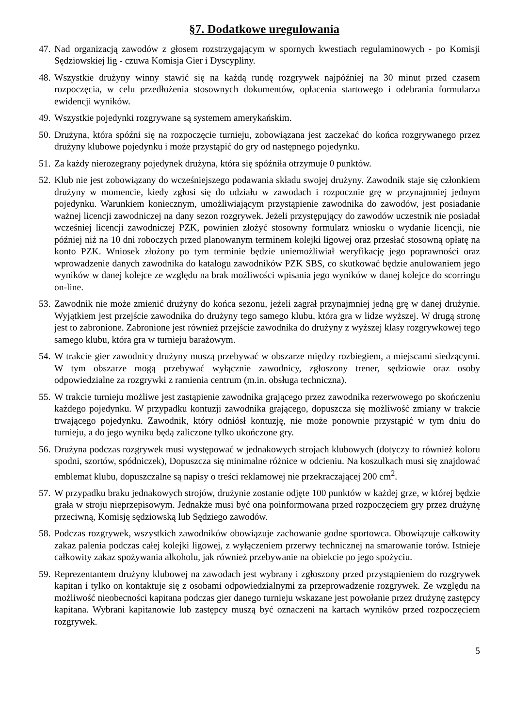§7. Dodatkowe uregulowania
47. Nad organizacją zawodów z głosem rozstrzygającym w spornych kwestiach regulaminowych - po Komisji Sędziowskiej lig - czuwa Komisja Gier i Dyscypliny.
48. Wszystkie drużyny winny stawić się na każdą rundę rozgrywek najpóźniej na 30 minut przed czasem rozpoczęcia, w celu przedłożenia stosownych dokumentów, opłacenia startowego i odebrania formularza ewidencji wyników.
49. Wszystkie pojedynki rozgrywane są systemem amerykańskim.
50. Drużyna, która spóźni się na rozpoczęcie turnieju, zobowiązana jest zaczekać do końca rozgrywanego przez drużyny klubowe pojedynku i może przystąpić do gry od następnego pojedynku.
51. Za każdy nierozegrany pojedynek drużyna, która się spóźniła otrzymuje 0 punktów.
52. Klub nie jest zobowiązany do wcześniejszego podawania składu swojej drużyny. Zawodnik staje się członkiem drużyny w momencie, kiedy zgłosi się do udziału w zawodach i rozpocznie grę w przynajmniej jednym pojedynku. Warunkiem koniecznym, umożliwiającym przystąpienie zawodnika do zawodów, jest posiadanie ważnej licencji zawodniczej na dany sezon rozgrywek. Jeżeli przystępujący do zawodów uczestnik nie posiadał wcześniej licencji zawodniczej PZK, powinien złożyć stosowny formularz wniosku o wydanie licencji, nie później niż na 10 dni roboczych przed planowanym terminem kolejki ligowej oraz przesłać stosowną opłatę na konto PZK. Wniosek złożony po tym terminie będzie uniemożliwiał weryfikację jego poprawności oraz wprowadzenie danych zawodnika do katalogu zawodników PZK SBS, co skutkować będzie anulowaniem jego wyników w danej kolejce ze względu na brak możliwości wpisania jego wyników w danej kolejce do scorringu on-line.
53. Zawodnik nie może zmienić drużyny do końca sezonu, jeżeli zagrał przynajmniej jedną grę w danej drużynie. Wyjątkiem jest przejście zawodnika do drużyny tego samego klubu, która gra w lidze wyższej. W drugą stronę jest to zabronione. Zabronione jest również przejście zawodnika do drużyny z wyższej klasy rozgrywkowej tego samego klubu, która gra w turnieju barażowym.
54. W trakcie gier zawodnicy drużyny muszą przebywać w obszarze między rozbiegiem, a miejscami siedzącymi. W tym obszarze mogą przebywać wyłącznie zawodnicy, zgłoszony trener, sędziowie oraz osoby odpowiedzialne za rozgrywki z ramienia centrum (m.in. obsługa techniczna).
55. W trakcie turnieju możliwe jest zastąpienie zawodnika grającego przez zawodnika rezerwowego po skończeniu każdego pojedynku. W przypadku kontuzji zawodnika grającego, dopuszcza się możliwość zmiany w trakcie trwającego pojedynku. Zawodnik, który odniósł kontuzję, nie może ponownie przystąpić w tym dniu do turnieju, a do jego wyniku będą zaliczone tylko ukończone gry.
56. Drużyna podczas rozgrywek musi występować w jednakowych strojach klubowych (dotyczy to również koloru spodni, szortów, spódniczek), Dopuszcza się minimalne różnice w odcieniu. Na koszulkach musi się znajdować emblemat klubu, dopuszczalne są napisy o treści reklamowej nie przekraczającej 200 cm<sup>2</sup>.
57. W przypadku braku jednakowych strojów, drużynie zostanie odjęte 100 punktów w każdej grze, w której będzie grała w stroju nieprzepisowym. Jednakże musi być ona poinformowana przed rozpoczęciem gry przez drużynę przeciwną, Komisję sędziowską lub Sędziego zawodów.
58. Podczas rozgrywek, wszystkich zawodników obowiązuje zachowanie godne sportowca. Obowiązuje całkowity zakaz palenia podczas całej kolejki ligowej, z wyłączeniem przerwy technicznej na smarowanie torów. Istnieje całkowity zakaz spożywania alkoholu, jak również przebywanie na obiekcie po jego spożyciu.
59. Reprezentantem drużyny klubowej na zawodach jest wybrany i zgłoszony przed przystąpieniem do rozgrywek kapitan i tylko on kontaktuje się z osobami odpowiedzialnymi za przeprowadzenie rozgrywek. Ze względu na możliwość nieobecności kapitana podczas gier danego turnieju wskazane jest powołanie przez drużynę zastępcy kapitana. Wybrani kapitanowie lub zastępcy muszą być oznaczeni na kartach wyników przed rozpoczęciem rozgrywek.
5